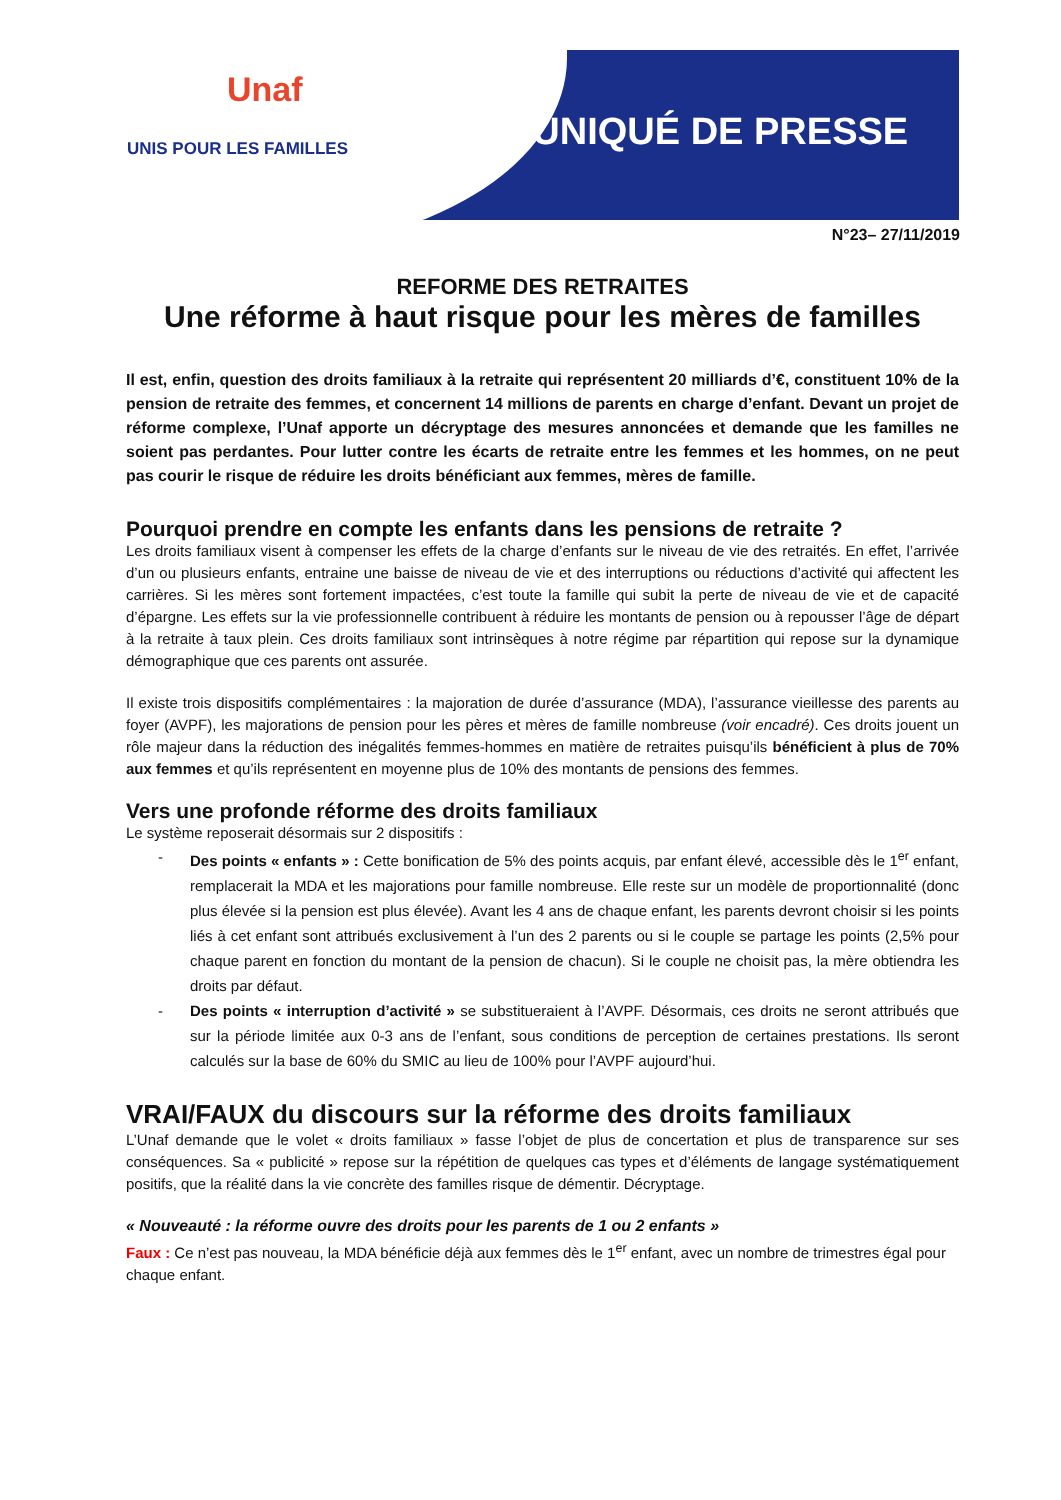Unaf
UNIS POUR LES FAMILLES
COMMUNIQUÉ DE PRESSE
N°23– 27/11/2019
REFORME DES RETRAITES
Une réforme à haut risque pour les mères de familles
Il est, enfin, question des droits familiaux à la retraite qui représentent 20 milliards d’€, constituent 10% de la pension de retraite des femmes, et concernent 14 millions de parents en charge d’enfant. Devant un projet de réforme complexe, l’Unaf apporte un décryptage des mesures annoncées et demande que les familles ne soient pas perdantes. Pour lutter contre les écarts de retraite entre les femmes et les hommes, on ne peut pas courir le risque de réduire les droits bénéficiant aux femmes, mères de famille.
Pourquoi prendre en compte les enfants dans les pensions de retraite ?
Les droits familiaux visent à compenser les effets de la charge d’enfants sur le niveau de vie des retraités. En effet, l’arrivée d’un ou plusieurs enfants, entraine une baisse de niveau de vie et des interruptions ou réductions d’activité qui affectent les carrières. Si les mères sont fortement impactées, c’est toute la famille qui subit la perte de niveau de vie et de capacité d’épargne. Les effets sur la vie professionnelle contribuent à réduire les montants de pension ou à repousser l’âge de départ à la retraite à taux plein. Ces droits familiaux sont intrinsèques à notre régime par répartition qui repose sur la dynamique démographique que ces parents ont assurée.
Il existe trois dispositifs complémentaires : la majoration de durée d’assurance (MDA), l’assurance vieillesse des parents au foyer (AVPF), les majorations de pension pour les pères et mères de famille nombreuse (voir encadré). Ces droits jouent un rôle majeur dans la réduction des inégalités femmes-hommes en matière de retraites puisqu’ils bénéficient à plus de 70% aux femmes et qu’ils représentent en moyenne plus de 10% des montants de pensions des femmes.
Vers une profonde réforme des droits familiaux
Le système reposerait désormais sur 2 dispositifs :
- Des points « enfants » : Cette bonification de 5% des points acquis, par enfant élevé, accessible dès le 1<sup>er</sup> enfant, remplacerait la MDA et les majorations pour famille nombreuse. Elle reste sur un modèle de proportionnalité (donc plus élevée si la pension est plus élevée). Avant les 4 ans de chaque enfant, les parents devront choisir si les points liés à cet enfant sont attribués exclusivement à l’un des 2 parents ou si le couple se partage les points (2,5% pour chaque parent en fonction du montant de la pension de chacun). Si le couple ne choisit pas, la mère obtiendra les droits par défaut.
- Des points « interruption d’activité » se substitueraient à l’AVPF. Désormais, ces droits ne seront attribués que sur la période limitée aux 0-3 ans de l’enfant, sous conditions de perception de certaines prestations. Ils seront calculés sur la base de 60% du SMIC au lieu de 100% pour l’AVPF aujourd’hui.
VRAI/FAUX du discours sur la réforme des droits familiaux
L’Unaf demande que le volet « droits familiaux » fasse l’objet de plus de concertation et plus de transparence sur ses conséquences. Sa « publicité » repose sur la répétition de quelques cas types et d’éléments de langage systématiquement positifs, que la réalité dans la vie concrète des familles risque de démentir. Décryptage.
« Nouveauté : la réforme ouvre des droits pour les parents de 1 ou 2 enfants »
Faux : Ce n’est pas nouveau, la MDA bénéficie déjà aux femmes dès le 1<sup>er</sup> enfant, avec un nombre de trimestres égal pour chaque enfant.